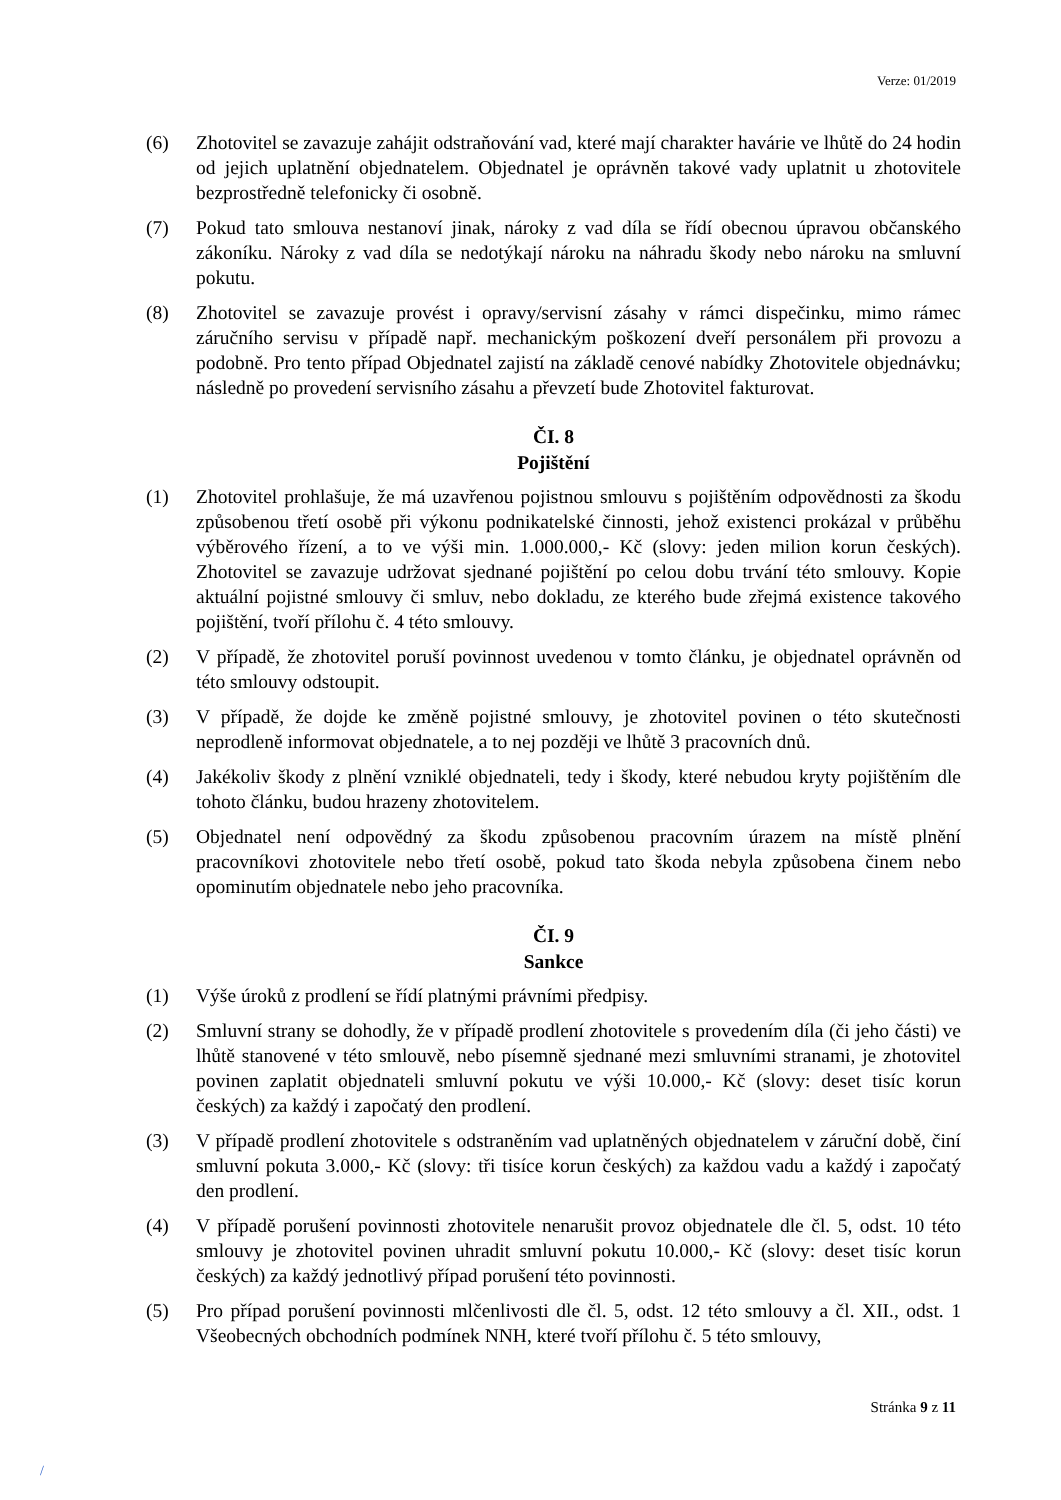Verze: 01/2019
(6) Zhotovitel se zavazuje zahájit odstraňování vad, které mají charakter havárie ve lhůtě do 24 hodin od jejich uplatnění objednatelem. Objednatel je oprávněn takové vady uplatnit u zhotovitele bezprostředně telefonicky či osobně.
(7) Pokud tato smlouva nestanoví jinak, nároky z vad díla se řídí obecnou úpravou občanského zákoníku. Nároky z vad díla se nedotýkají nároku na náhradu škody nebo nároku na smluvní pokutu.
(8) Zhotovitel se zavazuje provést i opravy/servisní zásahy v rámci dispečinku, mimo rámec záručního servisu v případě např. mechanickým poškození dveří personálem při provozu a podobně. Pro tento případ Objednatel zajistí na základě cenové nabídky Zhotovitele objednávku; následně po provedení servisního zásahu a převzetí bude Zhotovitel fakturovat.
ČI. 8
Pojištění
(1) Zhotovitel prohlašuje, že má uzavřenou pojistnou smlouvu s pojištěním odpovědnosti za škodu způsobenou třetí osobě při výkonu podnikatelské činnosti, jehož existenci prokázal v průběhu výběrového řízení, a to ve výši min. 1.000.000,- Kč (slovy: jeden milion korun českých). Zhotovitel se zavazuje udržovat sjednané pojištění po celou dobu trvání této smlouvy. Kopie aktuální pojistné smlouvy či smluv, nebo dokladu, ze kterého bude zřejmá existence takového pojištění, tvoří přílohu č. 4 této smlouvy.
(2) V případě, že zhotovitel poruší povinnost uvedenou v tomto článku, je objednatel oprávněn od této smlouvy odstoupit.
(3) V případě, že dojde ke změně pojistné smlouvy, je zhotovitel povinen o této skutečnosti neprodleně informovat objednatele, a to nej později ve lhůtě 3 pracovních dnů.
(4) Jakékoliv škody z plnění vzniklé objednateli, tedy i škody, které nebudou kryty pojištěním dle tohoto článku, budou hrazeny zhotovitelem.
(5) Objednatel není odpovědný za škodu způsobenou pracovním úrazem na místě plnění pracovníkovi zhotovitele nebo třetí osobě, pokud tato škoda nebyla způsobena činem nebo opominutím objednatele nebo jeho pracovníka.
ČI. 9
Sankce
(1) Výše úroků z prodlení se řídí platnými právními předpisy.
(2) Smluvní strany se dohodly, že v případě prodlení zhotovitele s provedením díla (či jeho části) ve lhůtě stanovené v této smlouvě, nebo písemně sjednané mezi smluvními stranami, je zhotovitel povinen zaplatit objednateli smluvní pokutu ve výši 10.000,- Kč (slovy: deset tisíc korun českých) za každý i započatý den prodlení.
(3) V případě prodlení zhotovitele s odstraněním vad uplatněných objednatelem v záruční době, činí smluvní pokuta 3.000,- Kč (slovy: tři tisíce korun českých) za každou vadu a každý i započatý den prodlení.
(4) V případě porušení povinnosti zhotovitele nenarušit provoz objednatele dle čl. 5, odst. 10 této smlouvy je zhotovitel povinen uhradit smluvní pokutu 10.000,- Kč (slovy: deset tisíc korun českých) za každý jednotlivý případ porušení této povinnosti.
(5) Pro případ porušení povinnosti mlčenlivosti dle čl. 5, odst. 12 této smlouvy a čl. XII., odst. 1 Všeobecných obchodních podmínek NNH, které tvoří přílohu č. 5 této smlouvy,
Stránka 9 z 11
/